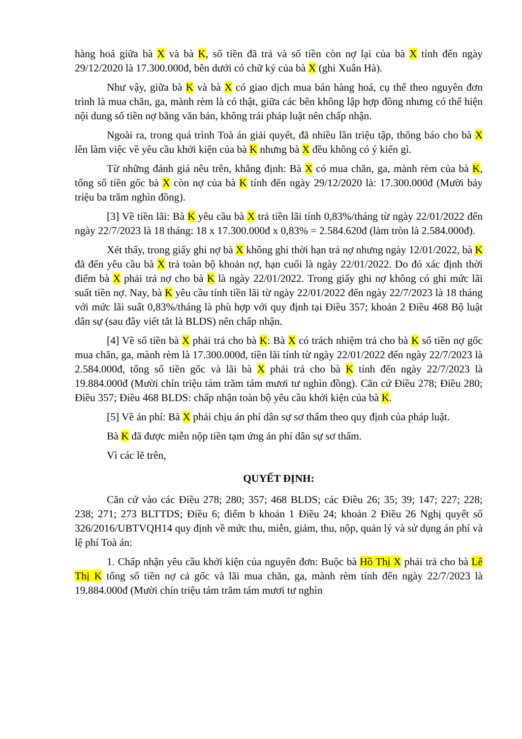hàng hoá giữa bà X và bà K, số tiền đã trả và số tiền còn nợ lại của bà X tính đến ngày 29/12/2020 là 17.300.000đ, bên dưới có chữ ký của bà X (ghi Xuân Hà).
Như vậy, giữa bà K và bà X có giao dịch mua bán hàng hoá, cụ thể theo nguyên đơn trình là mua chăn, ga, mành rèm là có thật, giữa các bên không lập hợp đồng nhưng có thể hiện nội dung số tiền nợ bằng văn bản, không trái pháp luật nên chấp nhận.
Ngoài ra, trong quá trình Toà án giải quyết, đã nhiều lần triệu tập, thông báo cho bà X lên làm việc về yêu cầu khởi kiện của bà K nhưng bà X đều không có ý kiến gì.
Từ những đánh giá nêu trên, khẳng định: Bà X có mua chăn, ga, mành rèm của bà K, tổng số tiền gốc bà X còn nợ của bà K tính đến ngày 29/12/2020 là: 17.300.000đ (Mười bảy triệu ba trăm nghìn đồng).
[3] Về tiền lãi: Bà K yêu cầu bà X trả tiền lãi tính 0,83%/tháng từ ngày 22/01/2022 đến ngày 22/7/2023 là 18 tháng: 18 x 17.300.000đ x 0,83% = 2.584.620đ (làm tròn là 2.584.000đ).
Xét thấy, trong giấy ghi nợ bà X không ghi thời hạn trả nợ nhưng ngày 12/01/2022, bà K đã đến yêu cầu bà X trả toàn bộ khoản nợ, hạn cuối là ngày 22/01/2022. Do đó xác định thời điểm bà X phải trả nợ cho bà K là ngày 22/01/2022. Trong giấy ghi nợ không có ghi mức lãi suất tiền nợ. Nay, bà K yêu cầu tính tiền lãi từ ngày 22/01/2022 đến ngày 22/7/2023 là 18 tháng với mức lãi suất 0,83%/tháng là phù hợp với quy định tại Điều 357; khoản 2 Điều 468 Bộ luật dân sự (sau đây viết tắt là BLDS) nên chấp nhận.
[4] Về số tiền bà X phải trả cho bà K: Bà X có trách nhiệm trả cho bà K số tiền nợ gốc mua chăn, ga, mành rèm là 17.300.000đ, tiền lãi tính từ ngày 22/01/2022 đến ngày 22/7/2023 là 2.584.000đ, tổng số tiền gốc và lãi bà X phải trả cho bà K tính đến ngày 22/7/2023 là 19.884.000đ (Mười chín triệu tám trăm tám mươi tư nghìn đồng). Căn cứ Điều 278; Điều 280; Điều 357; Điều 468 BLDS: chấp nhận toàn bộ yêu cầu khởi kiện của bà K.
[5] Về án phí: Bà X phải chịu án phí dân sự sơ thẩm theo quy định của pháp luật.
Bà K đã được miễn nộp tiền tạm ứng án phí dân sự sơ thẩm.
Vì các lẽ trên,
QUYẾT ĐỊNH:
Căn cứ vào các Điều 278; 280; 357; 468 BLDS; các Điều 26; 35; 39; 147; 227; 228; 238; 271; 273 BLTTDS; Điều 6; điểm b khoản 1 Điều 24; khoản 2 Điều 26 Nghị quyết số 326/2016/UBTVQH14 quy định về mức thu, miễn, giảm, thu, nộp, quản lý và sử dụng án phí và lệ phí Toà án:
1. Chấp nhận yêu cầu khởi kiện của nguyên đơn: Buộc bà Hồ Thị X phải trả cho bà Lê Thị K tổng số tiền nợ cả gốc và lãi mua chăn, ga, mành rèm tính đến ngày 22/7/2023 là 19.884.000đ (Mười chín triệu tám trăm tám mươi tư nghìn